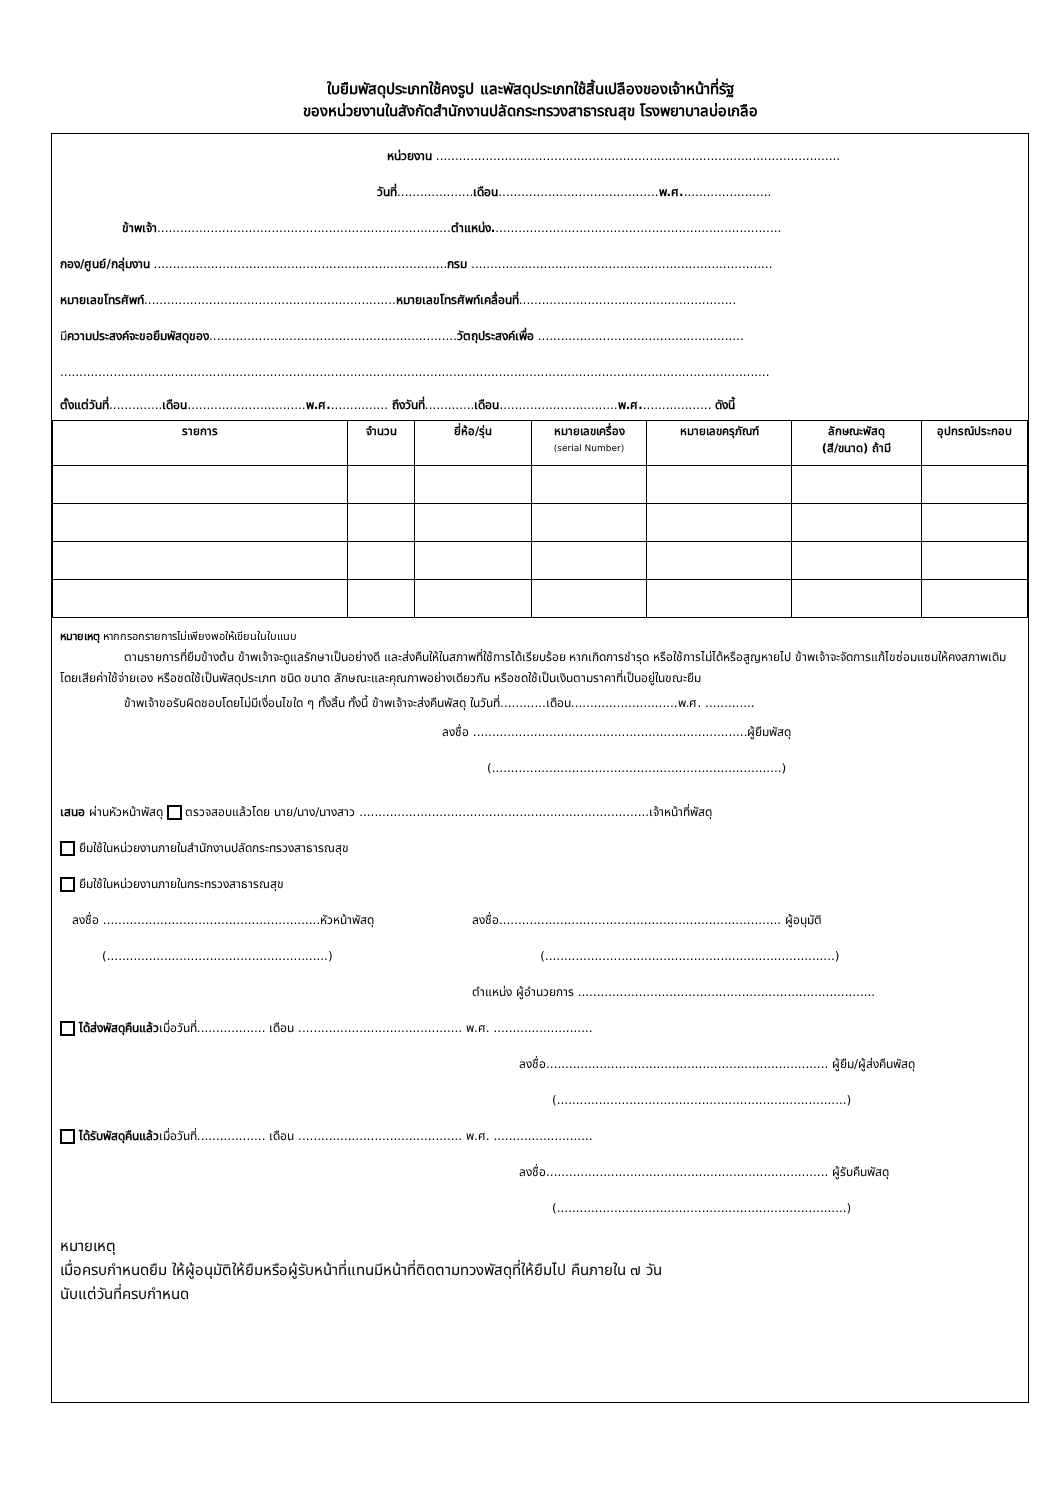ใบยืมพัสดุประเภทใช้คงรูป และพัสดุประเภทใช้สิ้นเปลืองของเจ้าหน้าที่รัฐ
ของหน่วยงานในสังกัดสำนักงานปลัดกระทรวงสาธารณสุข โรงพยาบาลบ่อเกลือ
หน่วยงาน ..........................................................................................................
วันที่....................เดือน..........................................พ.ศ........................
ข้าพเจ้า.............................................................................ตำแหน่ง............................................................................
กอง/ศูนย์/กลุ่มงาน .............................................................................กรม ...............................................................................
หมายเลขโทรศัพท์..................................................................หมายเลขโทรศัพท์เคลื่อนที่.........................................................
มีความประสงค์จะขอยืมพัสดุของ.................................................................วัตถุประสงค์เพื่อ ......................................................
..........................................................................................................................................................................................
ตั้งแต่วันที่..............เดือน...............................พ.ศ................ ถึงวันที่.............เดือน...............................พ.ศ................... ดังนี้
| รายการ | จำนวน | ยี่ห้อ/รุ่น | หมายเลขเครื่อง (serial Number) | หมายเลขครุภัณฑ์ | ลักษณะพัสดุ (สี/ขนาด) ถ้ามี | อุปกรณ์ประกอบ |
| --- | --- | --- | --- | --- | --- | --- |
หมายเหตุ หากกรอกรายการไม่เพียงพอให้เขียนในใบแนบ
ตามรายการที่ยืมข้างต้น ข้าพเจ้าจะดูแลรักษาเป็นอย่างดี และส่งคืนให้ในสภาพที่ใช้การได้เรียบร้อย หากเกิดการชำรุด หรือใช้การไม่ได้หรือสูญหายไป ข้าพเจ้าจะจัดการแก้ไขซ่อมแซมให้คงสภาพเดิมโดยเสียค่าใช้จ่ายเอง หรือชดใช้เป็นพัสดุประเภท ชนิด ขนาด ลักษณะและคุณภาพอย่างเดียวกัน หรือชดใช้เป็นเงินตามราคาที่เป็นอยู่ในขณะยืม
ข้าพเจ้าขอรับผิดชอบโดยไม่มีเงื่อนไขใด ๆ ทั้งสิ้น ทั้งนี้ ข้าพเจ้าจะส่งคืนพัสดุ ในวันที่............เดือน............................พ.ศ. .............
ลงชื่อ ........................................................................ผู้ยืมพัสดุ
(............................................................................)
เสนอ ผ่านหัวหน้าพัสดุ ตรวจสอบแล้วโดย นาย/นาง/นางสาว ............................................................................เจ้าหน้าที่พัสดุ
ยืมใช้ในหน่วยงานภายในสำนักงานปลัดกระทรวงสาธารณสุข
ยืมใช้ในหน่วยงานภายในกระทรวงสาธารณสุข
ลงชื่อ .........................................................หัวหน้าพัสดุ ลงชื่อ.......................................................................... ผู้อนุมัติ
(..........................................................) (............................................................................)
ตำแหน่ง ผู้อำนวยการ ..............................................................................
ได้ส่งพัสดุคืนแล้วเมื่อวันที่.................. เดือน ........................................... พ.ศ. ..........................
ลงชื่อ.......................................................................... ผู้ยืม/ผู้ส่งคืนพัสดุ
(............................................................................)
ได้รับพัสดุคืนแล้วเมื่อวันที่.................. เดือน ........................................... พ.ศ. ..........................
ลงชื่อ.......................................................................... ผู้รับคืนพัสดุ
(............................................................................)
หมายเหตุ
เมื่อครบกำหนดยืม ให้ผู้อนุมัติให้ยืมหรือผู้รับหน้าที่แทนมีหน้าที่ติดตามทวงพัสดุที่ให้ยืมไป คืนภายใน ๗ วัน
นับแต่วันที่ครบกำหนด